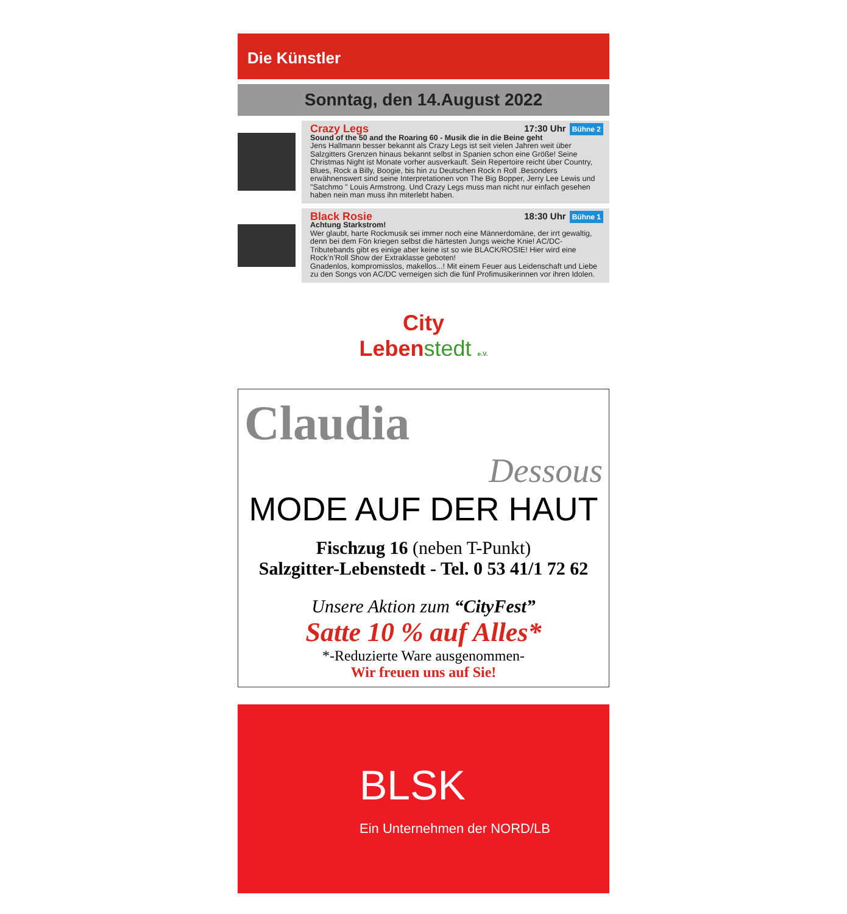Die Künstler
Sonntag, den 14.August 2022
Crazy Legs 17:30 Uhr Bühne 2
Sound of the 50 and the Roaring 60 - Musik die in die Beine geht
Jens Hallmann besser bekannt als Crazy Legs ist seit vielen Jahren weit über Salzgitters Grenzen hinaus bekannt selbst in Spanien schon eine Größe! Seine Christmas Night ist Monate vorher ausverkauft. Sein Repertoire reicht über Country, Blues, Rock a Billy, Boogie, bis hin zu Deutschen Rock n Roll .Besonders erwähnenswert sind seine Interpretationen von The Big Bopper, Jerry Lee Lewis und "Satchmo " Louis Armstrong. Und Crazy Legs muss man nicht nur einfach gesehen haben nein man muss ihn miterlebt haben.
Black Rosie 18:30 Uhr Bühne 1
Achtung Starkstrom!
Wer glaubt, harte Rockmusik sei immer noch eine Männerdomäne, der irrt gewaltig, denn bei dem Fön kriegen selbst die härtesten Jungs weiche Knie! AC/DC-Tributebands gibt es einige aber keine ist so wie BLACK/ROSIE! Hier wird eine Rock’n’Roll Show der Extraklasse geboten!
Gnadenlos, kompromisslos, makellos...! Mit einem Feuer aus Leidenschaft und Liebe zu den Songs von AC/DC verneigen sich die fünf Profimusikerinnen vor ihren Idolen.
City
Lebenstedt e.V.
Claudia
Dessous
MODE AUF DER HAUT
Fischzug 16 (neben T-Punkt)
Salzgitter-Lebenstedt - Tel. 0 53 41/1 72 62
Unsere Aktion zum “CityFest”
Satte 10 % auf Alles*
*-Reduzierte Ware ausgenommen-
Wir freuen uns auf Sie!
BLSK
Ein Unternehmen der NORD/LB